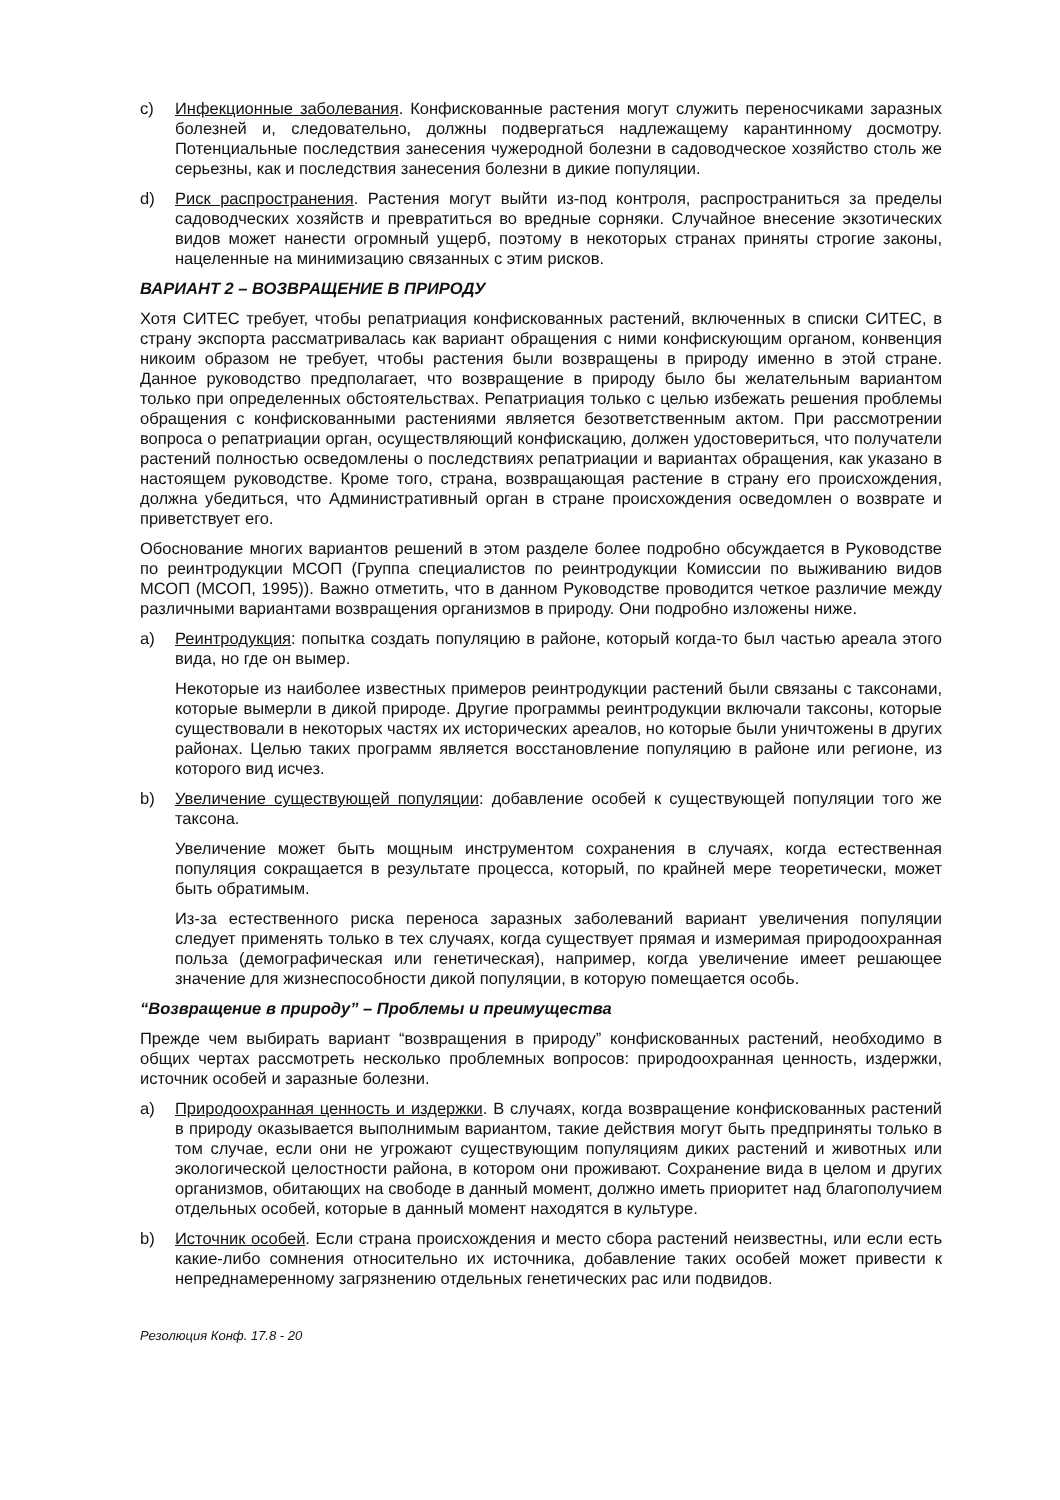c) Инфекционные заболевания. Конфискованные растения могут служить переносчиками заразных болезней и, следовательно, должны подвергаться надлежащему карантинному досмотру. Потенциальные последствия занесения чужеродной болезни в садоводческое хозяйство столь же серьезны, как и последствия занесения болезни в дикие популяции.
d) Риск распространения. Растения могут выйти из-под контроля, распространиться за пределы садоводческих хозяйств и превратиться во вредные сорняки. Случайное внесение экзотических видов может нанести огромный ущерб, поэтому в некоторых странах приняты строгие законы, нацеленные на минимизацию связанных с этим рисков.
ВАРИАНТ 2 – ВОЗВРАЩЕНИЕ В ПРИРОДУ
Хотя СИТЕС требует, чтобы репатриация конфискованных растений, включенных в списки СИТЕС, в страну экспорта рассматривалась как вариант обращения с ними конфискующим органом, конвенция никоим образом не требует, чтобы растения были возвращены в природу именно в этой стране. Данное руководство предполагает, что возвращение в природу было бы желательным вариантом только при определенных обстоятельствах. Репатриация только с целью избежать решения проблемы обращения с конфискованными растениями является безответственным актом. При рассмотрении вопроса о репатриации орган, осуществляющий конфискацию, должен удостовериться, что получатели растений полностью осведомлены о последствиях репатриации и вариантах обращения, как указано в настоящем руководстве. Кроме того, страна, возвращающая растение в страну его происхождения, должна убедиться, что Административный орган в стране происхождения осведомлен о возврате и приветствует его.
Обоснование многих вариантов решений в этом разделе более подробно обсуждается в Руководстве по реинтродукции МСОП (Группа специалистов по реинтродукции Комиссии по выживанию видов МСОП (МСОП, 1995)). Важно отметить, что в данном Руководстве проводится четкое различие между различными вариантами возвращения организмов в природу. Они подробно изложены ниже.
a) Реинтродукция: попытка создать популяцию в районе, который когда-то был частью ареала этого вида, но где он вымер.
Некоторые из наиболее известных примеров реинтродукции растений были связаны с таксонами, которые вымерли в дикой природе. Другие программы реинтродукции включали таксоны, которые существовали в некоторых частях их исторических ареалов, но которые были уничтожены в других районах. Целью таких программ является восстановление популяцию в районе или регионе, из которого вид исчез.
b) Увеличение существующей популяции: добавление особей к существующей популяции того же таксона.
Увеличение может быть мощным инструментом сохранения в случаях, когда естественная популяция сокращается в результате процесса, который, по крайней мере теоретически, может быть обратимым.
Из-за естественного риска переноса заразных заболеваний вариант увеличения популяции следует применять только в тех случаях, когда существует прямая и измеримая природоохранная польза (демографическая или генетическая), например, когда увеличение имеет решающее значение для жизнеспособности дикой популяции, в которую помещается особь.
“Возвращение в природу” – Проблемы и преимущества
Прежде чем выбирать вариант “возвращения в природу” конфискованных растений, необходимо в общих чертах рассмотреть несколько проблемных вопросов: природоохранная ценность, издержки, источник особей и заразные болезни.
a) Природоохранная ценность и издержки. В случаях, когда возвращение конфискованных растений в природу оказывается выполнимым вариантом, такие действия могут быть предприняты только в том случае, если они не угрожают существующим популяциям диких растений и животных или экологической целостности района, в котором они проживают. Сохранение вида в целом и других организмов, обитающих на свободе в данный момент, должно иметь приоритет над благополучием отдельных особей, которые в данный момент находятся в культуре.
b) Источник особей. Если страна происхождения и место сбора растений неизвестны, или если есть какие-либо сомнения относительно их источника, добавление таких особей может привести к непреднамеренному загрязнению отдельных генетических рас или подвидов.
Резолюция Конф. 17.8 - 20